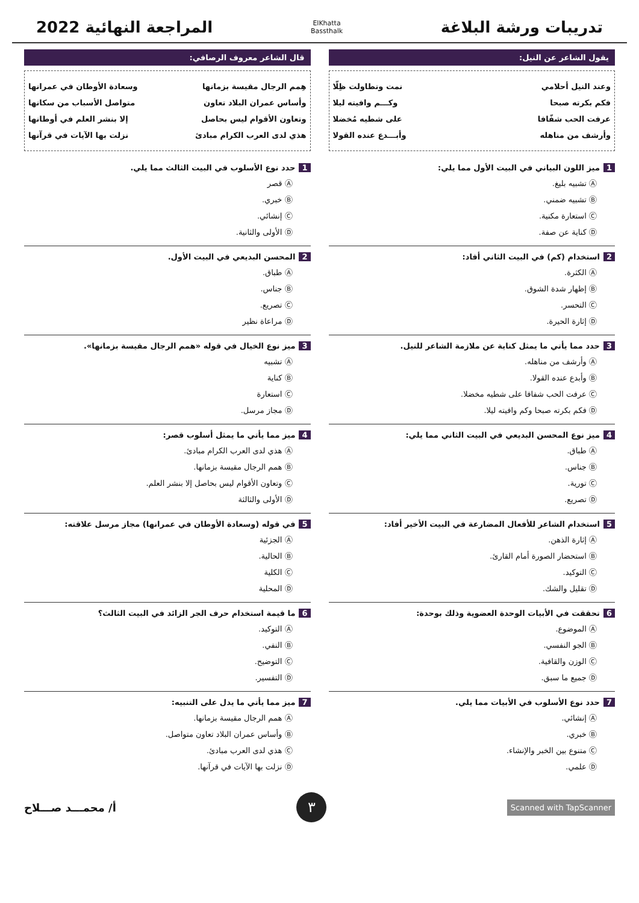تدريبات ورشة البلاغة
ElKhatta
Bassthalk
المراجعة النهائية 2022
يقول الشاعر عن النيل:
وعند النيل أحلامي نمت وتطاولت ظِلّا
فكم بكرته صبحا وكـــم وافيته ليلا
عرفت الحب شفّافا على شطيه مُخضلا
وأرشف من مناهله وأبـــدع عنده القولا
1 ميز اللون البياني في البيت الأول مما يلي:
Ⓐ تشبيه بليغ.
Ⓑ تشبيه ضمني.
Ⓒ استعارة مكنية.
Ⓓ كناية عن صفة.
2 استخدام (كم) في البيت الثاني أفاد:
Ⓐ الكثرة.
Ⓑ إظهار شدة الشوق.
Ⓒ التحسر.
Ⓓ إثارة الحيرة.
3 حدد مما يأتي ما يمثل كناية عن ملازمة الشاعر للنيل.
Ⓐ وأرشف من مناهله.
Ⓑ وأبدع عنده القولا.
Ⓒ عرفت الحب شفافا على شطيه مخضلا.
Ⓓ فكم بكرته صبحا وكم وافيته ليلا.
4 ميز نوع المحسن البديعي في البيت الثاني مما يلي:
Ⓐ طباق.
Ⓑ جناس.
Ⓒ تورية.
Ⓓ تصريع.
5 استخدام الشاعر للأفعال المضارعة في البيت الأخير أفاد:
Ⓐ إثارة الذهن.
Ⓑ استحضار الصورة أمام القارئ.
Ⓒ التوكيد.
Ⓓ تقليل والشك.
6 تحققت في الأبيات الوحدة العضوية وذلك بوحدة:
Ⓐ الموضوع.
Ⓑ الجو النفسي.
Ⓒ الوزن والقافية.
Ⓓ جميع ما سبق.
7 حدد نوع الأسلوب في الأبيات مما يلي.
Ⓐ إنشائي.
Ⓑ خبري.
Ⓒ متنوع بين الخبر والإنشاء.
Ⓓ علمي.
قال الشاعر معروف الرصافي:
هِمم الرجال مقيسة بزمانها وسعادة الأوطان في عمرانها
وأساس عمران البلاد تعاون متواصل الأسباب من سكانها
وتعاون الأقوام ليس بحاصل إلا بنشر العلم في أوطانها
هذي لدى العرب الكرام مبادئ نزلت بها الآيات في قرآنها
1 حدد نوع الأسلوب في البيت الثالث مما يلي.
Ⓐ قصر
Ⓑ خبري.
Ⓒ إنشائي.
Ⓓ الأولى والثانية.
2 المحسن البديعي في البيت الأول.
Ⓐ طباق.
Ⓑ جناس.
Ⓒ تصريع.
Ⓓ مراعاة نظير
3 ميز نوع الخيال في قوله «همم الرجال مقيسة بزمانها».
Ⓐ تشبيه
Ⓑ كناية
Ⓒ استعارة
Ⓓ مجاز مرسل.
4 ميز مما يأتي ما يمثل أسلوب قصر:
Ⓐ هذي لدى العرب الكرام مبادئ.
Ⓑ همم الرجال مقيسة بزمانها.
Ⓒ وتعاون الأقوام ليس بحاصل إلا بنشر العلم.
Ⓓ الأولى والثالثة
5 في قوله (وسعادة الأوطان في عمرانها) مجاز مرسل علاقته:
Ⓐ الجزئية
Ⓑ الحالية.
Ⓒ الكلية
Ⓓ المحلية
6 ما قيمة استخدام حرف الجر الزائد في البيت الثالث؟
Ⓐ التوكيد.
Ⓑ النفي.
Ⓒ التوضيح.
Ⓓ التفسير.
7 ميز مما يأتي ما يدل على التنبيه:
Ⓐ همم الرجال مقيسة بزمانها.
Ⓑ وأساس عمران البلاد تعاون متواصل.
Ⓒ هذي لدى العرب مبادئ.
Ⓓ نزلت بها الآيات في قرآنها.
Scanned with TapScanner
٣
أ/ محمـــد صـــلاح